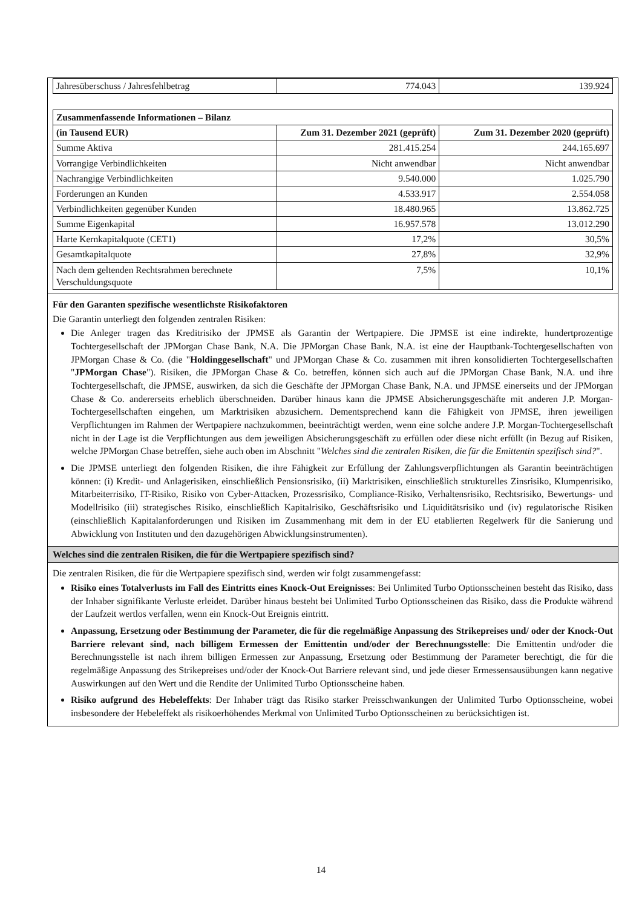| Jahresüberschuss / Jahresfehlbetrag | 774.043 | 139.924 |
| Zusammenfassende Informationen – Bilanz | | |
| --- | --- | --- |
| (in Tausend EUR) | Zum 31. Dezember 2021 (geprüft) | Zum 31. Dezember 2020 (geprüft) |
| Summe Aktiva | 281.415.254 | 244.165.697 |
| Vorrangige Verbindlichkeiten | Nicht anwendbar | Nicht anwendbar |
| Nachrangige Verbindlichkeiten | 9.540.000 | 1.025.790 |
| Forderungen an Kunden | 4.533.917 | 2.554.058 |
| Verbindlichkeiten gegenüber Kunden | 18.480.965 | 13.862.725 |
| Summe Eigenkapital | 16.957.578 | 13.012.290 |
| Harte Kernkapitalquote (CET1) | 17,2% | 30,5% |
| Gesamtkapitalquote | 27,8% | 32,9% |
| Nach dem geltenden Rechtsrahmen berechnete Verschuldungsquote | 7,5% | 10,1% |
Für den Garanten spezifische wesentlichste Risikofaktoren
Die Garantin unterliegt den folgenden zentralen Risiken:
Die Anleger tragen das Kreditrisiko der JPMSE als Garantin der Wertpapiere. Die JPMSE ist eine indirekte, hundertprozentige Tochtergesellschaft der JPMorgan Chase Bank, N.A. Die JPMorgan Chase Bank, N.A. ist eine der Hauptbank-Tochtergesellschaften von JPMorgan Chase & Co. (die "Holdinggesellschaft" und JPMorgan Chase & Co. zusammen mit ihren konsolidierten Tochtergesellschaften "JPMorgan Chase"). Risiken, die JPMorgan Chase & Co. betreffen, können sich auch auf die JPMorgan Chase Bank, N.A. und ihre Tochtergesellschaft, die JPMSE, auswirken, da sich die Geschäfte der JPMorgan Chase Bank, N.A. und JPMSE einerseits und der JPMorgan Chase & Co. andererseits erheblich überschneiden. Darüber hinaus kann die JPMSE Absicherungsgeschäfte mit anderen J.P. Morgan-Tochtergesellschaften eingehen, um Marktrisiken abzusichern. Dementsprechend kann die Fähigkeit von JPMSE, ihren jeweiligen Verpflichtungen im Rahmen der Wertpapiere nachzukommen, beeinträchtigt werden, wenn eine solche andere J.P. Morgan-Tochtergesellschaft nicht in der Lage ist die Verpflichtungen aus dem jeweiligen Absicherungsgeschäft zu erfüllen oder diese nicht erfüllt (in Bezug auf Risiken, welche JPMorgan Chase betreffen, siehe auch oben im Abschnitt "Welches sind die zentralen Risiken, die für die Emittentin spezifisch sind?".
Die JPMSE unterliegt den folgenden Risiken, die ihre Fähigkeit zur Erfüllung der Zahlungsverpflichtungen als Garantin beeinträchtigen können: (i) Kredit- und Anlagerisiken, einschließlich Pensionsrisiko, (ii) Marktrisiken, einschließlich strukturelles Zinsrisiko, Klumpenrisiko, Mitarbeiterrisiko, IT-Risiko, Risiko von Cyber-Attacken, Prozessrisiko, Compliance-Risiko, Verhaltensrisiko, Rechtsrisiko, Bewertungs- und Modellrisiko (iii) strategisches Risiko, einschließlich Kapitalrisiko, Geschäftsrisiko und Liquiditätsrisiko und (iv) regulatorische Risiken (einschließlich Kapitalanforderungen und Risiken im Zusammenhang mit dem in der EU etablierten Regelwerk für die Sanierung und Abwicklung von Instituten und den dazugehörigen Abwicklungsinstrumenten).
Welches sind die zentralen Risiken, die für die Wertpapiere spezifisch sind?
Die zentralen Risiken, die für die Wertpapiere spezifisch sind, werden wir folgt zusammengefasst:
Risiko eines Totalverlusts im Fall des Eintritts eines Knock-Out Ereignisses: Bei Unlimited Turbo Optionsscheinen besteht das Risiko, dass der Inhaber signifikante Verluste erleidet. Darüber hinaus besteht bei Unlimited Turbo Optionsscheinen das Risiko, dass die Produkte während der Laufzeit wertlos verfallen, wenn ein Knock-Out Ereignis eintritt.
Anpassung, Ersetzung oder Bestimmung der Parameter, die für die regelmäßige Anpassung des Strikepreises und/ oder der Knock-Out Barriere relevant sind, nach billigem Ermessen der Emittentin und/oder der Berechnungsstelle: Die Emittentin und/oder die Berechnungsstelle ist nach ihrem billigen Ermessen zur Anpassung, Ersetzung oder Bestimmung der Parameter berechtigt, die für die regelmäßige Anpassung des Strikepreises und/oder der Knock-Out Barriere relevant sind, und jede dieser Ermessensausübungen kann negative Auswirkungen auf den Wert und die Rendite der Unlimited Turbo Optionsscheine haben.
Risiko aufgrund des Hebeleffekts: Der Inhaber trägt das Risiko starker Preisschwankungen der Unlimited Turbo Optionsscheine, wobei insbesondere der Hebeleffekt als risikoerhöhendes Merkmal von Unlimited Turbo Optionsscheinen zu berücksichtigen ist.
14